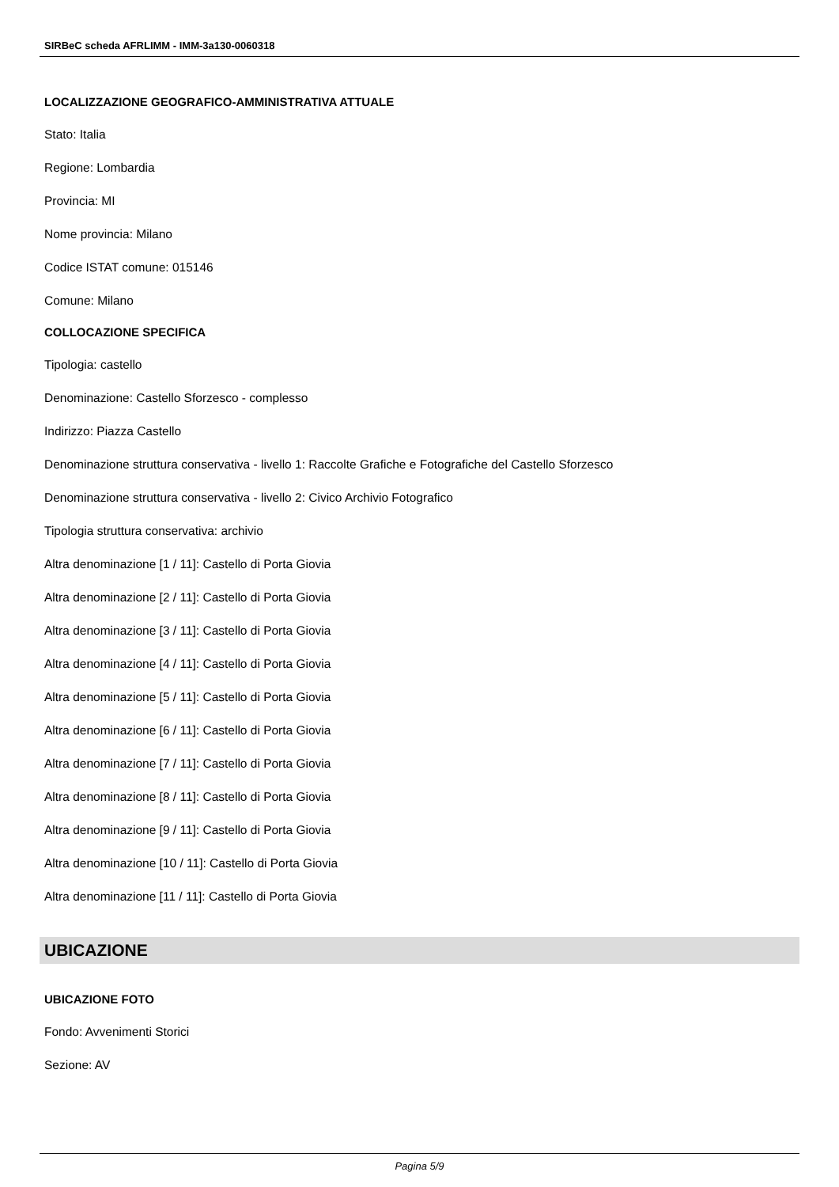SIRBeC scheda AFRLIMM - IMM-3a130-0060318
LOCALIZZAZIONE GEOGRAFICO-AMMINISTRATIVA ATTUALE
Stato: Italia
Regione: Lombardia
Provincia: MI
Nome provincia: Milano
Codice ISTAT comune: 015146
Comune: Milano
COLLOCAZIONE SPECIFICA
Tipologia: castello
Denominazione: Castello Sforzesco - complesso
Indirizzo: Piazza Castello
Denominazione struttura conservativa - livello 1: Raccolte Grafiche e Fotografiche del Castello Sforzesco
Denominazione struttura conservativa - livello 2: Civico Archivio Fotografico
Tipologia struttura conservativa: archivio
Altra denominazione [1 / 11]: Castello di Porta Giovia
Altra denominazione [2 / 11]: Castello di Porta Giovia
Altra denominazione [3 / 11]: Castello di Porta Giovia
Altra denominazione [4 / 11]: Castello di Porta Giovia
Altra denominazione [5 / 11]: Castello di Porta Giovia
Altra denominazione [6 / 11]: Castello di Porta Giovia
Altra denominazione [7 / 11]: Castello di Porta Giovia
Altra denominazione [8 / 11]: Castello di Porta Giovia
Altra denominazione [9 / 11]: Castello di Porta Giovia
Altra denominazione [10 / 11]: Castello di Porta Giovia
Altra denominazione [11 / 11]: Castello di Porta Giovia
UBICAZIONE
UBICAZIONE FOTO
Fondo: Avvenimenti Storici
Sezione: AV
Pagina 5/9